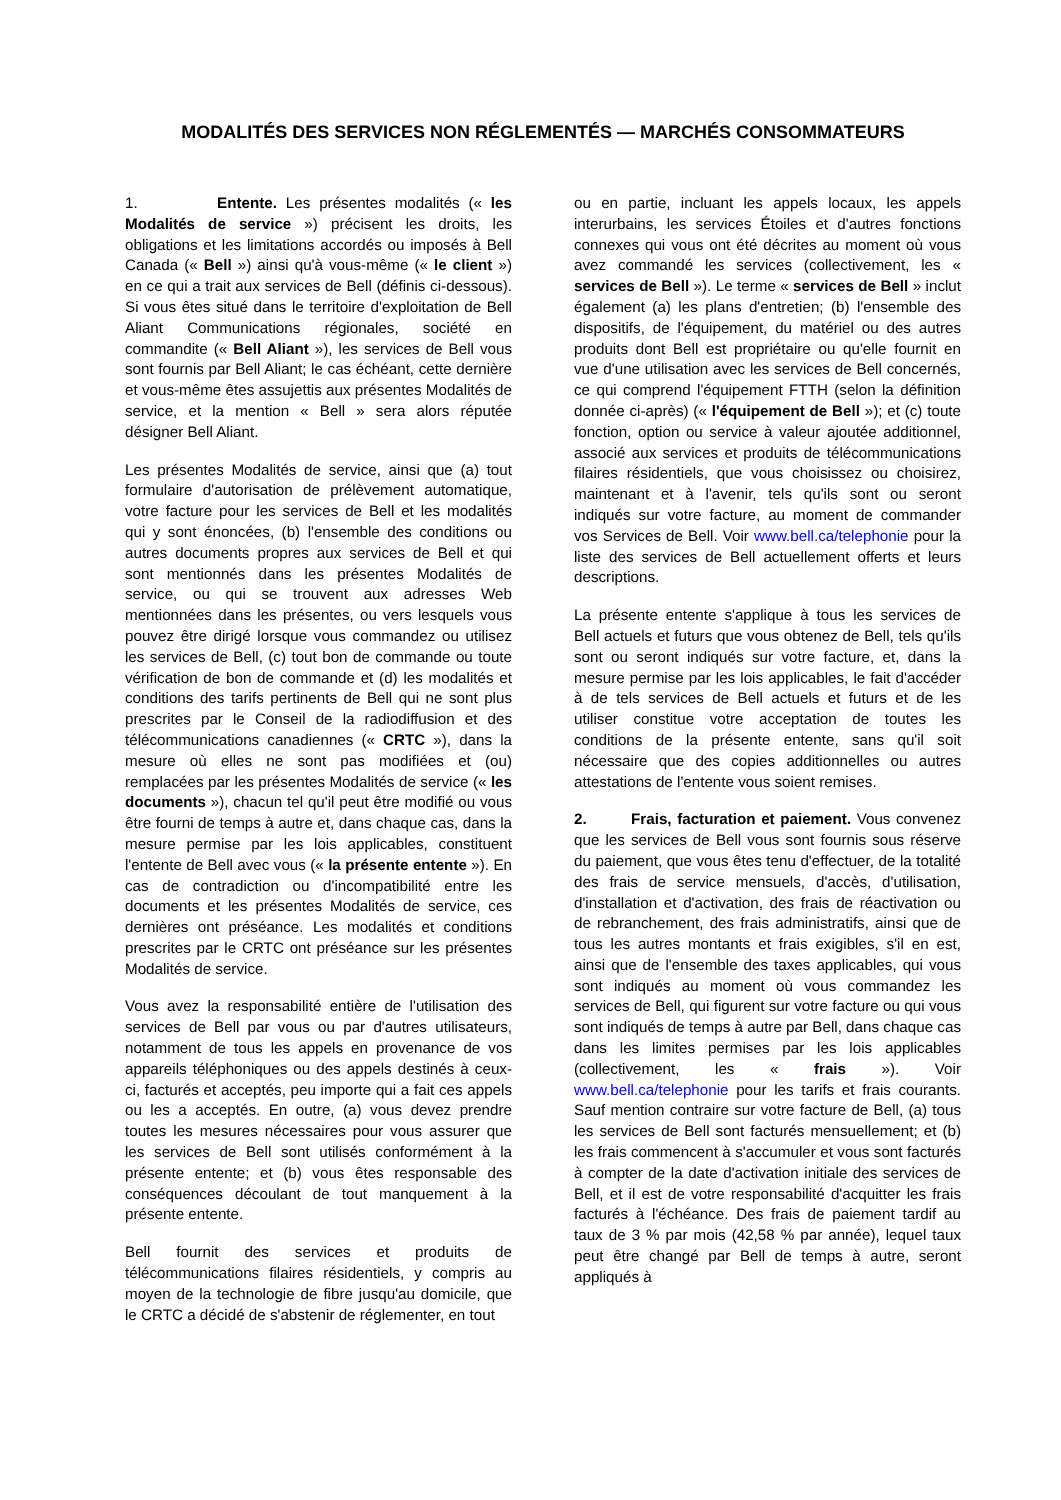MODALITÉS DES SERVICES NON RÉGLEMENTÉS — MARCHÉS CONSOMMATEURS
1. Entente. Les présentes modalités (« les Modalités de service ») précisent les droits, les obligations et les limitations accordés ou imposés à Bell Canada (« Bell ») ainsi qu'à vous-même (« le client ») en ce qui a trait aux services de Bell (définis ci-dessous). Si vous êtes situé dans le territoire d'exploitation de Bell Aliant Communications régionales, société en commandite (« Bell Aliant »), les services de Bell vous sont fournis par Bell Aliant; le cas échéant, cette dernière et vous-même êtes assujettis aux présentes Modalités de service, et la mention « Bell » sera alors réputée désigner Bell Aliant.
Les présentes Modalités de service, ainsi que (a) tout formulaire d'autorisation de prélèvement automatique, votre facture pour les services de Bell et les modalités qui y sont énoncées, (b) l'ensemble des conditions ou autres documents propres aux services de Bell et qui sont mentionnés dans les présentes Modalités de service, ou qui se trouvent aux adresses Web mentionnées dans les présentes, ou vers lesquels vous pouvez être dirigé lorsque vous commandez ou utilisez les services de Bell, (c) tout bon de commande ou toute vérification de bon de commande et (d) les modalités et conditions des tarifs pertinents de Bell qui ne sont plus prescrites par le Conseil de la radiodiffusion et des télécommunications canadiennes (« CRTC »), dans la mesure où elles ne sont pas modifiées et (ou) remplacées par les présentes Modalités de service (« les documents »), chacun tel qu'il peut être modifié ou vous être fourni de temps à autre et, dans chaque cas, dans la mesure permise par les lois applicables, constituent l'entente de Bell avec vous (« la présente entente »). En cas de contradiction ou d'incompatibilité entre les documents et les présentes Modalités de service, ces dernières ont préséance. Les modalités et conditions prescrites par le CRTC ont préséance sur les présentes Modalités de service.
Vous avez la responsabilité entière de l'utilisation des services de Bell par vous ou par d'autres utilisateurs, notamment de tous les appels en provenance de vos appareils téléphoniques ou des appels destinés à ceux-ci, facturés et acceptés, peu importe qui a fait ces appels ou les a acceptés. En outre, (a) vous devez prendre toutes les mesures nécessaires pour vous assurer que les services de Bell sont utilisés conformément à la présente entente; et (b) vous êtes responsable des conséquences découlant de tout manquement à la présente entente.
Bell fournit des services et produits de télécommunications filaires résidentiels, y compris au moyen de la technologie de fibre jusqu'au domicile, que le CRTC a décidé de s'abstenir de réglementer, en tout
ou en partie, incluant les appels locaux, les appels interurbains, les services Étoiles et d'autres fonctions connexes qui vous ont été décrites au moment où vous avez commandé les services (collectivement, les « services de Bell »). Le terme « services de Bell » inclut également (a) les plans d'entretien; (b) l'ensemble des dispositifs, de l'équipement, du matériel ou des autres produits dont Bell est propriétaire ou qu'elle fournit en vue d'une utilisation avec les services de Bell concernés, ce qui comprend l'équipement FTTH (selon la définition donnée ci-après) (« l'équipement de Bell »); et (c) toute fonction, option ou service à valeur ajoutée additionnel, associé aux services et produits de télécommunications filaires résidentiels, que vous choisissez ou choisirez, maintenant et à l'avenir, tels qu'ils sont ou seront indiqués sur votre facture, au moment de commander vos Services de Bell. Voir www.bell.ca/telephonie pour la liste des services de Bell actuellement offerts et leurs descriptions.
La présente entente s'applique à tous les services de Bell actuels et futurs que vous obtenez de Bell, tels qu'ils sont ou seront indiqués sur votre facture, et, dans la mesure permise par les lois applicables, le fait d'accéder à de tels services de Bell actuels et futurs et de les utiliser constitue votre acceptation de toutes les conditions de la présente entente, sans qu'il soit nécessaire que des copies additionnelles ou autres attestations de l'entente vous soient remises.
2. Frais, facturation et paiement. Vous convenez que les services de Bell vous sont fournis sous réserve du paiement, que vous êtes tenu d'effectuer, de la totalité des frais de service mensuels, d'accès, d'utilisation, d'installation et d'activation, des frais de réactivation ou de rebranchement, des frais administratifs, ainsi que de tous les autres montants et frais exigibles, s'il en est, ainsi que de l'ensemble des taxes applicables, qui vous sont indiqués au moment où vous commandez les services de Bell, qui figurent sur votre facture ou qui vous sont indiqués de temps à autre par Bell, dans chaque cas dans les limites permises par les lois applicables (collectivement, les « frais »). Voir www.bell.ca/telephonie pour les tarifs et frais courants. Sauf mention contraire sur votre facture de Bell, (a) tous les services de Bell sont facturés mensuellement; et (b) les frais commencent à s'accumuler et vous sont facturés à compter de la date d'activation initiale des services de Bell, et il est de votre responsabilité d'acquitter les frais facturés à l'échéance. Des frais de paiement tardif au taux de 3 % par mois (42,58 % par année), lequel taux peut être changé par Bell de temps à autre, seront appliqués à